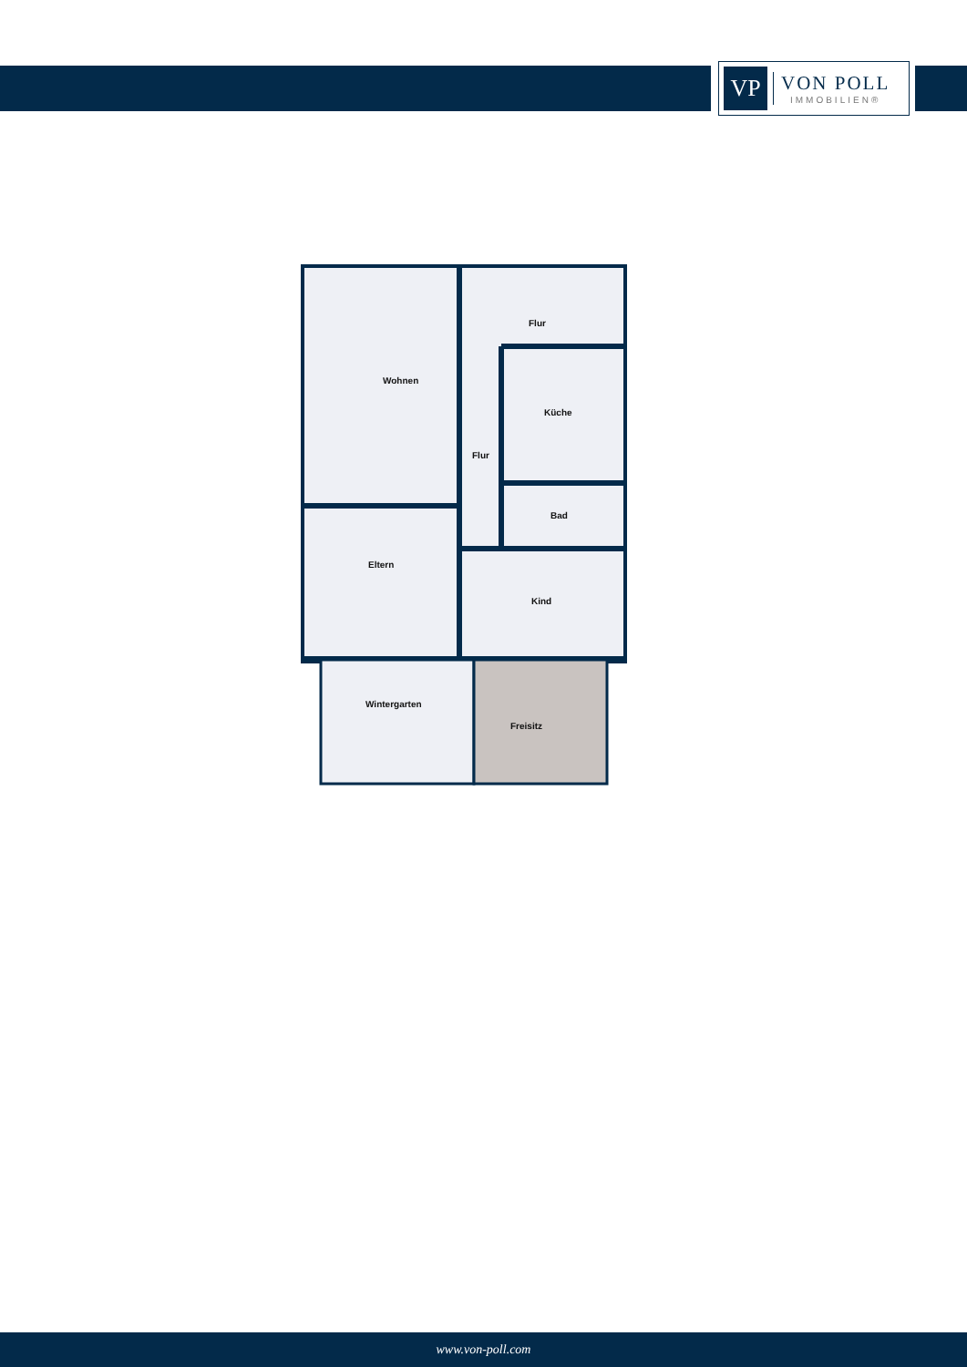VP
VON POLL
IMMOBILIEN®
Wohnen
Flur
Flur
Küche
Bad
Eltern
Kind
Wintergarten
Freisitz
www.von-poll.com